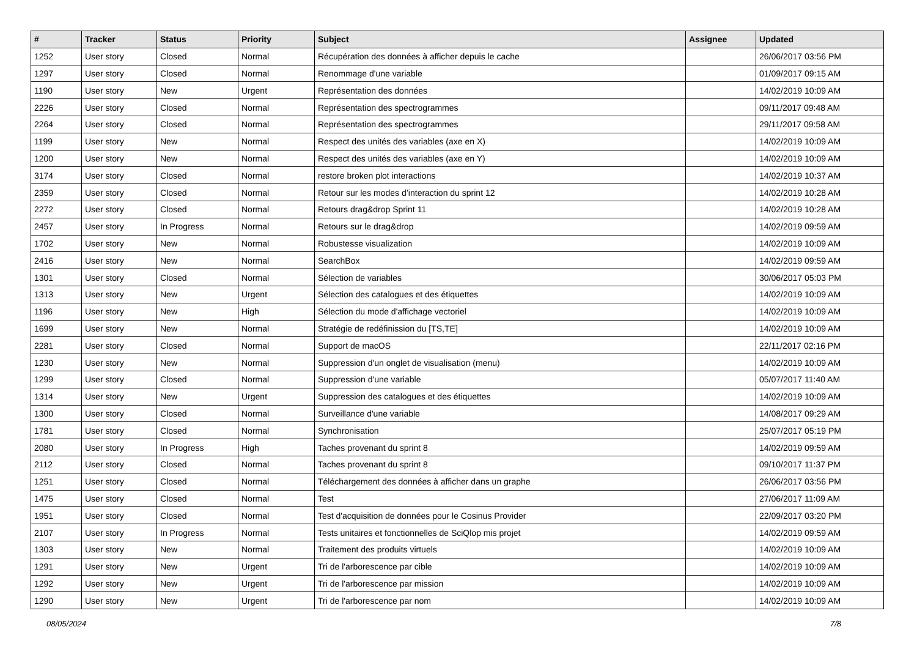| # | Tracker | Status | Priority | Subject | Assignee | Updated |
| --- | --- | --- | --- | --- | --- | --- |
| 1252 | User story | Closed | Normal | Récupération des données à afficher depuis le cache | | 26/06/2017 03:56 PM |
| 1297 | User story | Closed | Normal | Renommage d'une variable | | 01/09/2017 09:15 AM |
| 1190 | User story | New | Urgent | Représentation des données | | 14/02/2019 10:09 AM |
| 2226 | User story | Closed | Normal | Représentation des spectrogrammes | | 09/11/2017 09:48 AM |
| 2264 | User story | Closed | Normal | Représentation des spectrogrammes | | 29/11/2017 09:58 AM |
| 1199 | User story | New | Normal | Respect des unités des variables (axe en X) | | 14/02/2019 10:09 AM |
| 1200 | User story | New | Normal | Respect des unités des variables (axe en Y) | | 14/02/2019 10:09 AM |
| 3174 | User story | Closed | Normal | restore broken plot interactions | | 14/02/2019 10:37 AM |
| 2359 | User story | Closed | Normal | Retour sur les modes d’interaction du sprint 12 | | 14/02/2019 10:28 AM |
| 2272 | User story | Closed | Normal | Retours drag&drop Sprint 11 | | 14/02/2019 10:28 AM |
| 2457 | User story | In Progress | Normal | Retours sur le drag&drop | | 14/02/2019 09:59 AM |
| 1702 | User story | New | Normal | Robustesse visualization | | 14/02/2019 10:09 AM |
| 2416 | User story | New | Normal | SearchBox | | 14/02/2019 09:59 AM |
| 1301 | User story | Closed | Normal | Sélection de variables | | 30/06/2017 05:03 PM |
| 1313 | User story | New | Urgent | Sélection des catalogues et des étiquettes | | 14/02/2019 10:09 AM |
| 1196 | User story | New | High | Sélection du mode d'affichage vectoriel | | 14/02/2019 10:09 AM |
| 1699 | User story | New | Normal | Stratégie de redéfinission du [TS,TE] | | 14/02/2019 10:09 AM |
| 2281 | User story | Closed | Normal | Support de macOS | | 22/11/2017 02:16 PM |
| 1230 | User story | New | Normal | Suppression d'un onglet de visualisation (menu) | | 14/02/2019 10:09 AM |
| 1299 | User story | Closed | Normal | Suppression d'une variable | | 05/07/2017 11:40 AM |
| 1314 | User story | New | Urgent | Suppression des catalogues et des étiquettes | | 14/02/2019 10:09 AM |
| 1300 | User story | Closed | Normal | Surveillance d'une variable | | 14/08/2017 09:29 AM |
| 1781 | User story | Closed | Normal | Synchronisation | | 25/07/2017 05:19 PM |
| 2080 | User story | In Progress | High | Taches provenant du sprint 8 | | 14/02/2019 09:59 AM |
| 2112 | User story | Closed | Normal | Taches provenant du sprint 8 | | 09/10/2017 11:37 PM |
| 1251 | User story | Closed | Normal | Téléchargement des données à afficher dans un graphe | | 26/06/2017 03:56 PM |
| 1475 | User story | Closed | Normal | Test | | 27/06/2017 11:09 AM |
| 1951 | User story | Closed | Normal | Test d'acquisition de données pour le Cosinus Provider | | 22/09/2017 03:20 PM |
| 2107 | User story | In Progress | Normal | Tests unitaires et fonctionnelles de SciQlop mis projet | | 14/02/2019 09:59 AM |
| 1303 | User story | New | Normal | Traitement des produits virtuels | | 14/02/2019 10:09 AM |
| 1291 | User story | New | Urgent | Tri de l'arborescence par cible | | 14/02/2019 10:09 AM |
| 1292 | User story | New | Urgent | Tri de l'arborescence par mission | | 14/02/2019 10:09 AM |
| 1290 | User story | New | Urgent | Tri de l'arborescence par nom | | 14/02/2019 10:09 AM |
08/05/2024 7/8